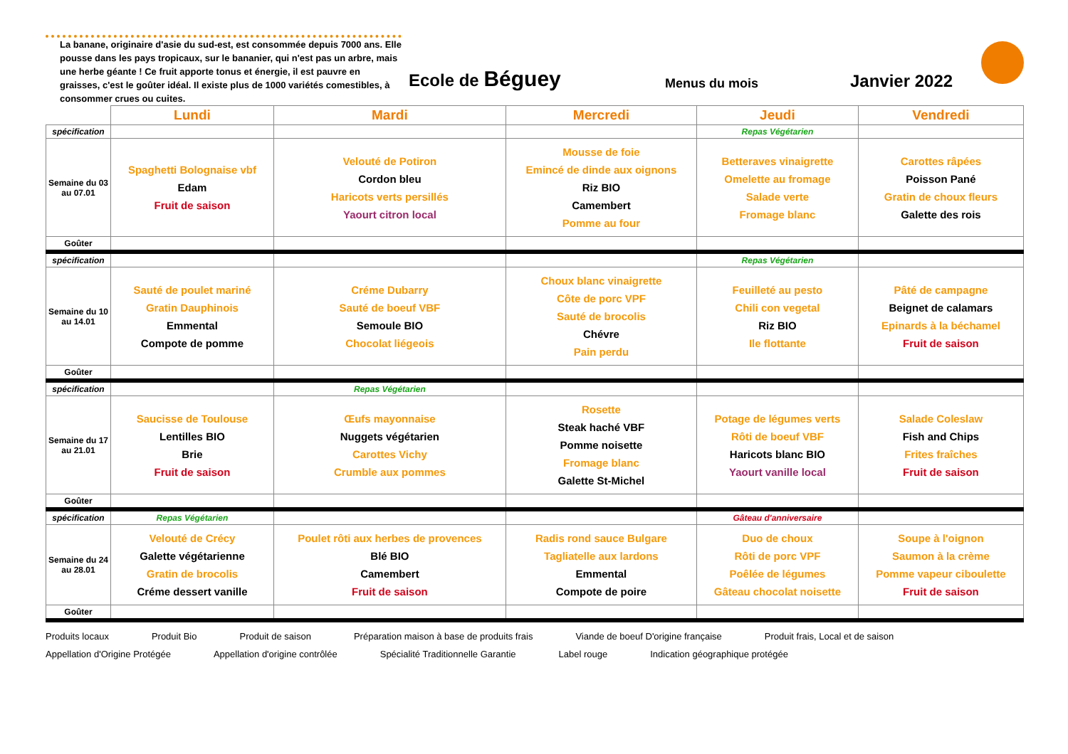La banane, originaire d'asie du sud-est, est consommée depuis 7000 ans. Elle pousse dans les pays tropicaux, sur le bananier, qui n'est pas un arbre, mais une herbe géante ! Ce fruit apporte tonus et énergie, il est pauvre en graisses, c'est le goûter idéal. Il existe plus de 1000 variétés comestibles, à consommer crues ou cuites.
Ecole de Béguey
Menus du mois
Janvier 2022
| | Lundi | Mardi | Mercredi | Jeudi | Vendredi |
| spécification | | | | Repas Végétarien | |
| Semaine du 03 au 07.01 | Spaghetti Bolognaise vbf Edam Fruit de saison | Velouté de Potiron Cordon bleu Haricots verts persillés Yaourt citron local | Mousse de foie Emincé de dinde aux oignons Riz BIO Camembert Pomme au four | Betteraves vinaigrette Omelette au fromage Salade verte Fromage blanc | Carottes râpées Poisson Pané Gratin de choux fleurs Galette des rois |
| Goûter | | | | | |
| spécification | | | | Repas Végétarien | |
| Semaine du 10 au 14.01 | Sauté de poulet mariné Gratin Dauphinois Emmental Compote de pomme | Créme Dubarry Sauté de boeuf VBF Semoule BIO Chocolat liégeois | Choux blanc vinaigrette Côte de porc VPF Sauté de brocolis Chévre Pain perdu | Feuilleté au pesto Chili con vegetal Riz BIO Ile flottante | Pâté de campagne Beignet de calamars Epinards à la béchamel Fruit de saison |
| Goûter | | | | | |
| spécification | | Repas Végétarien | | | |
| Semaine du 17 au 21.01 | Saucisse de Toulouse Lentilles BIO Brie Fruit de saison | Œufs mayonnaise Nuggets végétarien Carottes Vichy Crumble aux pommes | Rosette Steak haché VBF Pomme noisette Fromage blanc Galette St-Michel | Potage de légumes verts Rôti de boeuf VBF Haricots blanc BIO Yaourt vanille local | Salade Coleslaw Fish and Chips Frites fraîches Fruit de saison |
| Goûter | | | | | |
| spécification | Repas Végétarien | | | Gâteau d'anniversaire | |
| Semaine du 24 au 28.01 | Velouté de Crécy Galette végétarienne Gratin de brocolis Créme dessert vanille | Poulet rôti aux herbes de provences Blé BIO Camembert Fruit de saison | Radis rond sauce Bulgare Tagliatelle aux lardons Emmental Compote de poire | Duo de choux Rôti de porc VPF Poêlée de légumes Gâteau chocolat noisette | Soupe à l'oignon Saumon à la crème Pomme vapeur ciboulette Fruit de saison |
| Goûter | | | | | |
Produits locaux Produit Bio Produit de saison Préparation maison à base de produits frais Viande de boeuf D'origine française Produit frais, Local et de saison Appellation d'Origine Protégée Appellation d'origine contrôlée Spécialité Traditionnelle Garantie Label rouge Indication géographique protégée